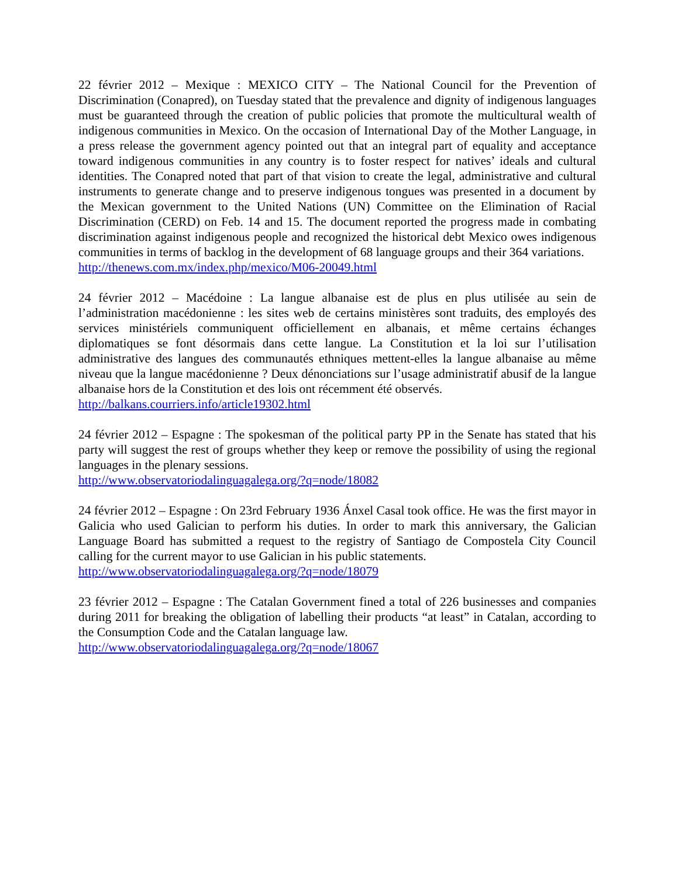22 février 2012 – Mexique : MEXICO CITY – The National Council for the Prevention of Discrimination (Conapred), on Tuesday stated that the prevalence and dignity of indigenous languages must be guaranteed through the creation of public policies that promote the multicultural wealth of indigenous communities in Mexico. On the occasion of International Day of the Mother Language, in a press release the government agency pointed out that an integral part of equality and acceptance toward indigenous communities in any country is to foster respect for natives’ ideals and cultural identities. The Conapred noted that part of that vision to create the legal, administrative and cultural instruments to generate change and to preserve indigenous tongues was presented in a document by the Mexican government to the United Nations (UN) Committee on the Elimination of Racial Discrimination (CERD) on Feb. 14 and 15. The document reported the progress made in combating discrimination against indigenous people and recognized the historical debt Mexico owes indigenous communities in terms of backlog in the development of 68 language groups and their 364 variations.
http://thenews.com.mx/index.php/mexico/M06-20049.html
24 février 2012 – Macédoine : La langue albanaise est de plus en plus utilisée au sein de l’administration macédonienne : les sites web de certains ministères sont traduits, des employés des services ministériels communiquent officiellement en albanais, et même certains échanges diplomatiques se font désormais dans cette langue. La Constitution et la loi sur l’utilisation administrative des langues des communautés ethniques mettent-elles la langue albanaise au même niveau que la langue macédonienne ? Deux dénonciations sur l’usage administratif abusif de la langue albanaise hors de la Constitution et des lois ont récemment été observés.
http://balkans.courriers.info/article19302.html
24 février 2012 – Espagne : The spokesman of the political party PP in the Senate has stated that his party will suggest the rest of groups whether they keep or remove the possibility of using the regional languages in the plenary sessions.
http://www.observatoriodalinguagalega.org/?q=node/18082
24 février 2012 – Espagne : On 23rd February 1936 Ánxel Casal took office. He was the first mayor in Galicia who used Galician to perform his duties. In order to mark this anniversary, the Galician Language Board has submitted a request to the registry of Santiago de Compostela City Council calling for the current mayor to use Galician in his public statements.
http://www.observatoriodalinguagalega.org/?q=node/18079
23 février 2012 – Espagne : The Catalan Government fined a total of 226 businesses and companies during 2011 for breaking the obligation of labelling their products “at least” in Catalan, according to the Consumption Code and the Catalan language law.
http://www.observatoriodalinguagalega.org/?q=node/18067